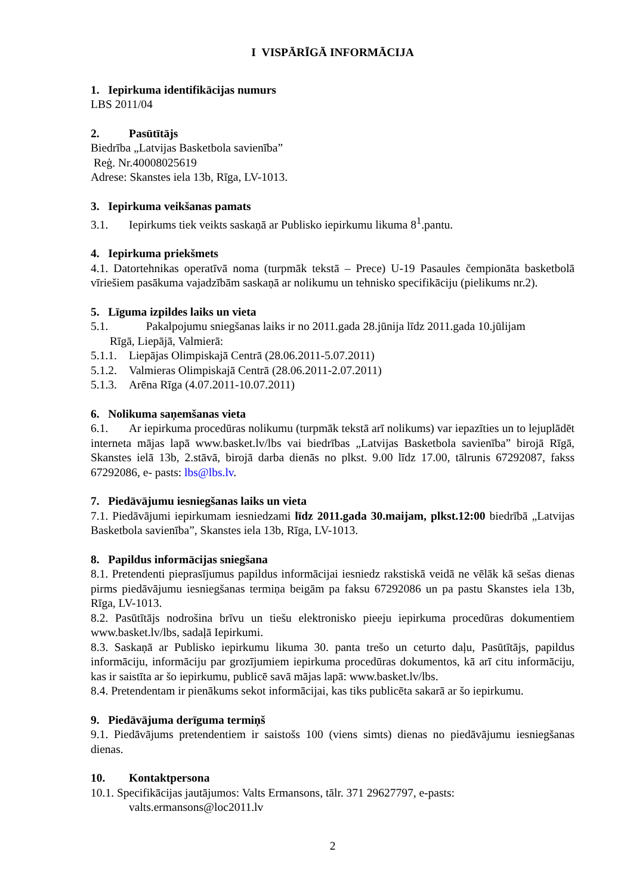I VISPĀRĪGĀ INFORMĀCIJA
1. Iepirkuma identifikācijas numurs
LBS 2011/04
2. Pasūtītājs
Biedrība „Latvijas Basketbola savienība”
Reģ. Nr.40008025619
Adrese: Skanstes iela 13b, Rīga, LV-1013.
3. Iepirkuma veikšanas pamats
3.1. Iepirkums tiek veikts saskaņā ar Publisko iepirkumu likuma 8<sup>1</sup>.pantu.
4. Iepirkuma priekšmets
4.1. Datortehnikas operatīvā noma (turpmāk tekstā – Prece) U-19 Pasaules čempionāta basketbolā vīriešiem pasākuma vajadzībām saskaņā ar nolikumu un tehnisko specifikāciju (pielikums nr.2).
5. Līguma izpildes laiks un vieta
5.1. Pakalpojumu sniegšanas laiks ir no 2011.gada 28.jūnija līdz 2011.gada 10.jūlijam
Rīgā, Liepājā, Valmierā:
5.1.1. Liepājas Olimpiskajā Centrā (28.06.2011-5.07.2011)
5.1.2. Valmieras Olimpiskajā Centrā (28.06.2011-2.07.2011)
5.1.3. Arēna Rīga (4.07.2011-10.07.2011)
6. Nolikuma saņemšanas vieta
6.1. Ar iepirkuma procedūras nolikumu (turpmāk tekstā arī nolikums) var iepazīties un to lejuplādēt interneta mājas lapā www.basket.lv/lbs vai biedrības „Latvijas Basketbola savienība” birojā Rīgā, Skanstes ielā 13b, 2.stāvā, birojā darba dienās no plkst. 9.00 līdz 17.00, tālrunis 67292087, fakss 67292086, e- pasts: lbs@lbs.lv.
7. Piedāvājumu iesniegšanas laiks un vieta
7.1. Piedāvājumi iepirkumam iesniedzami līdz 2011.gada 30.maijam, plkst.12:00 biedrībā „Latvijas Basketbola savienība”, Skanstes iela 13b, Rīga, LV-1013.
8. Papildus informācijas sniegšana
8.1. Pretendenti pieprasījumus papildus informācijai iesniedz rakstiskā veidā ne vēlāk kā sešas dienas pirms piedāvājumu iesniegšanas termiņa beigām pa faksu 67292086 un pa pastu Skanstes iela 13b, Rīga, LV-1013.
8.2. Pasūtītājs nodrošina brīvu un tiešu elektronisko pieeju iepirkuma procedūras dokumentiem www.basket.lv/lbs, sadaļā Iepirkumi.
8.3. Saskaņā ar Publisko iepirkumu likuma 30. panta trešo un ceturto daļu, Pasūtītājs, papildus informāciju, informāciju par grozījumiem iepirkuma procedūras dokumentos, kā arī citu informāciju, kas ir saistīta ar šo iepirkumu, publicē savā mājas lapā: www.basket.lv/lbs.
8.4. Pretendentam ir pienākums sekot informācijai, kas tiks publicēta sakarā ar šo iepirkumu.
9. Piedāvājuma derīguma termiņš
9.1. Piedāvājums pretendentiem ir saistošs 100 (viens simts) dienas no piedāvājumu iesniegšanas dienas.
10. Kontaktpersona
10.1. Specifikācijas jautājumos: Valts Ermansons, tālr. 371 29627797, e-pasts:
valts.ermansons@loc2011.lv
2